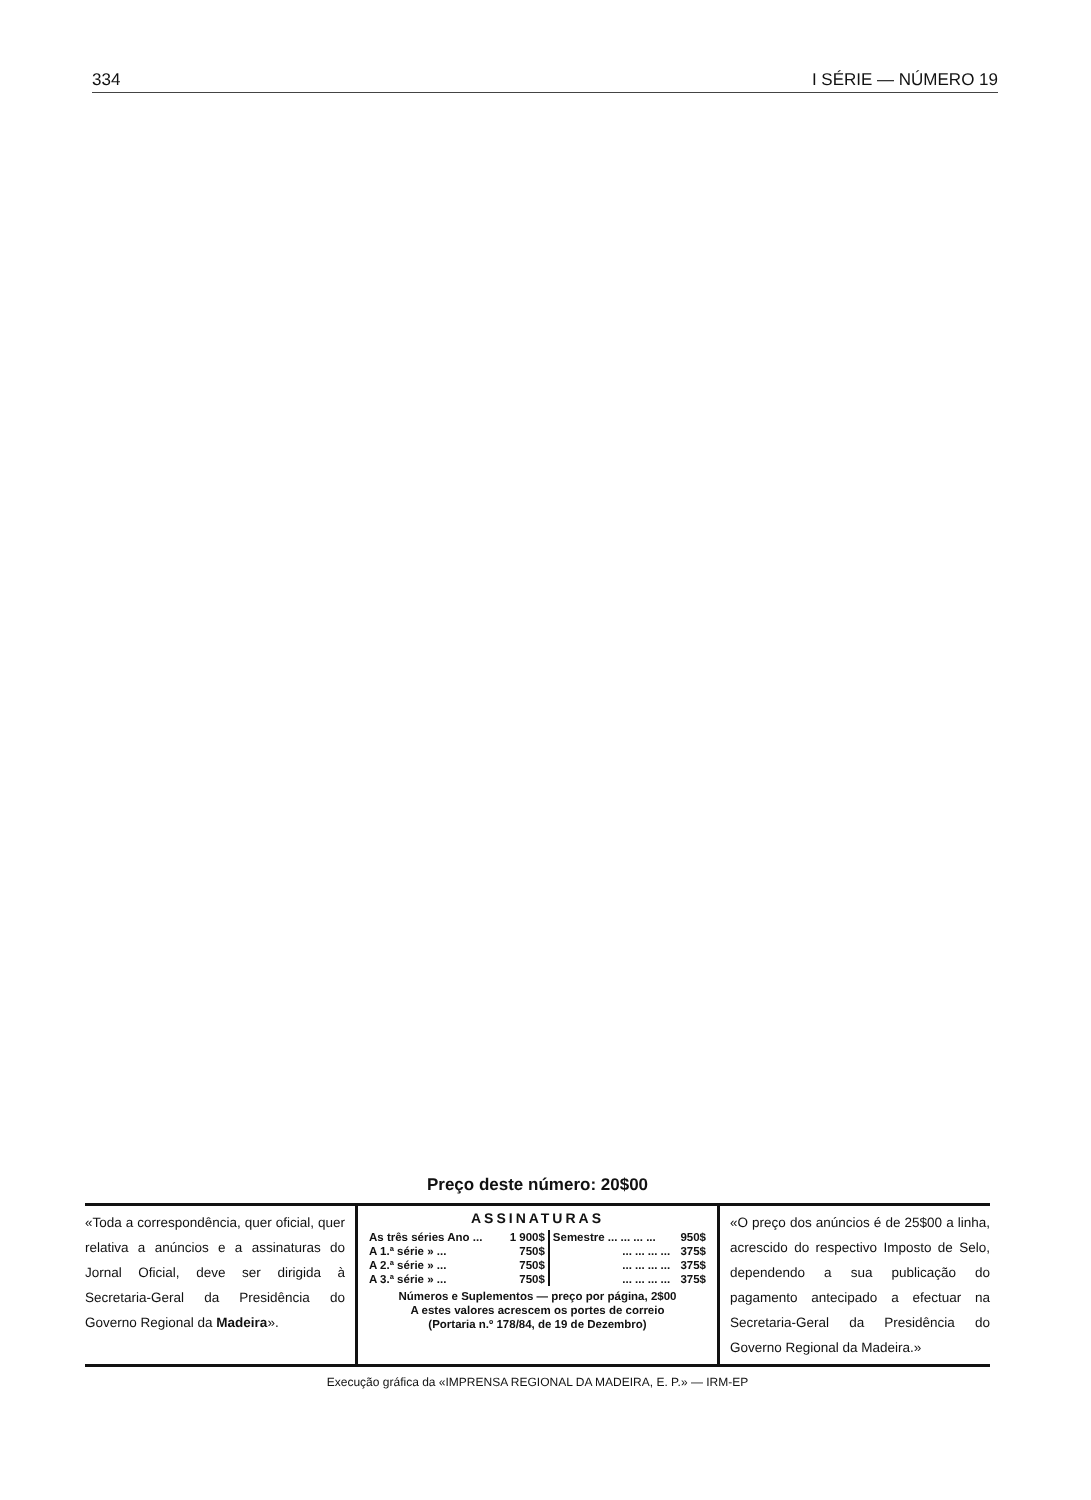334 I SÉRIE — NÚMERO 19
Preço deste número: 20$00
«Toda a correspondência, quer oficial, quer relativa a anúncios e a assinaturas do Jornal Oficial, deve ser dirigida à Secretaria-Geral da Presidência do Governo Regional da Madeira».
ASSINATURAS
| As três séries Ano ... | 1 900$ | Semestre ... ... ... ... | 950$ |
| A 1.ª série » ... | 750$ | ... ... ... ... | 375$ |
| A 2.ª série » ... | 750$ | ... ... ... ... | 375$ |
| A 3.ª série » ... | 750$ | ... ... ... ... | 375$ |
Números e Suplementos — preço por página, 2$00
A estes valores acrescem os portes de correio
(Portaria n.º 178/84, de 19 de Dezembro)
«O preço dos anúncios é de 25$00 a linha, acrescido do respectivo Imposto de Selo, dependendo a sua publicação do pagamento antecipado a efectuar na Secretaria-Geral da Presidência do Governo Regional da Madeira.»
Execução gráfica da «IMPRENSA REGIONAL DA MADEIRA, E. P.» — IRM-EP